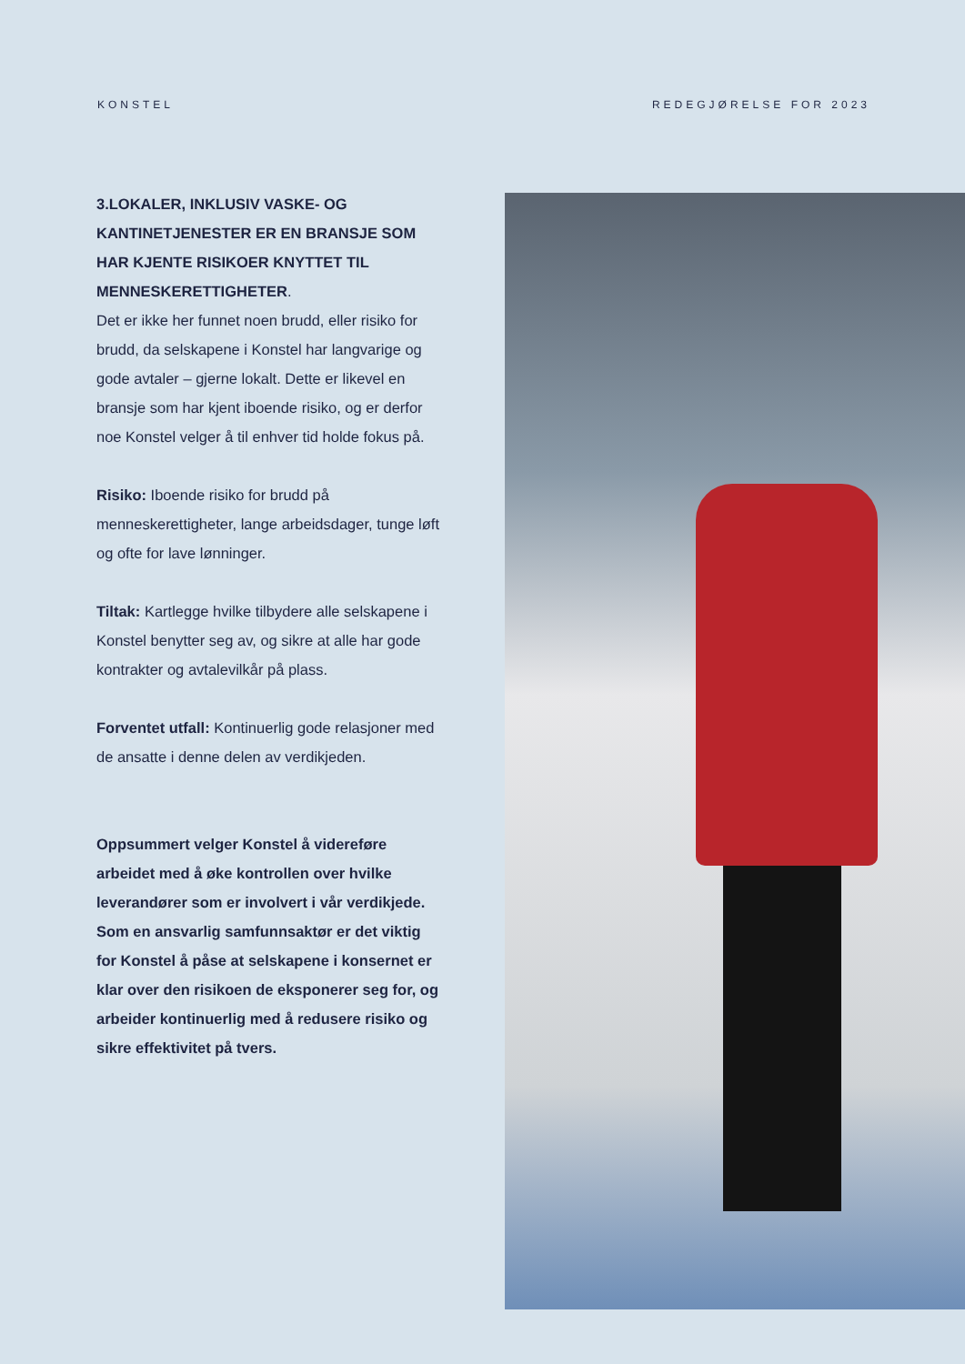KONSTEL REDEGJØRELSE FOR 2023
3.LOKALER, INKLUSIV VASKE- OG KANTINETJENESTER ER EN BRANSJE SOM HAR KJENTE RISIKOER KNYTTET TIL MENNESKERETTIGHETER.
Det er ikke her funnet noen brudd, eller risiko for brudd, da selskapene i Konstel har langvarige og gode avtaler – gjerne lokalt. Dette er likevel en bransje som har kjent iboende risiko, og er derfor noe Konstel velger å til enhver tid holde fokus på.
Risiko: Iboende risiko for brudd på menneskerettigheter, lange arbeidsdager, tunge løft og ofte for lave lønninger.
Tiltak: Kartlegge hvilke tilbydere alle selskapene i Konstel benytter seg av, og sikre at alle har gode kontrakter og avtalevilkår på plass.
Forventet utfall: Kontinuerlig gode relasjoner med de ansatte i denne delen av verdikjeden.
Oppsummert velger Konstel å videreføre arbeidet med å øke kontrollen over hvilke leverandører som er involvert i vår verdikjede. Som en ansvarlig samfunnsaktør er det viktig for Konstel å påse at selskapene i konsernet er klar over den risikoen de eksponerer seg for, og arbeider kontinuerlig med å redusere risiko og sikre effektivitet på tvers.